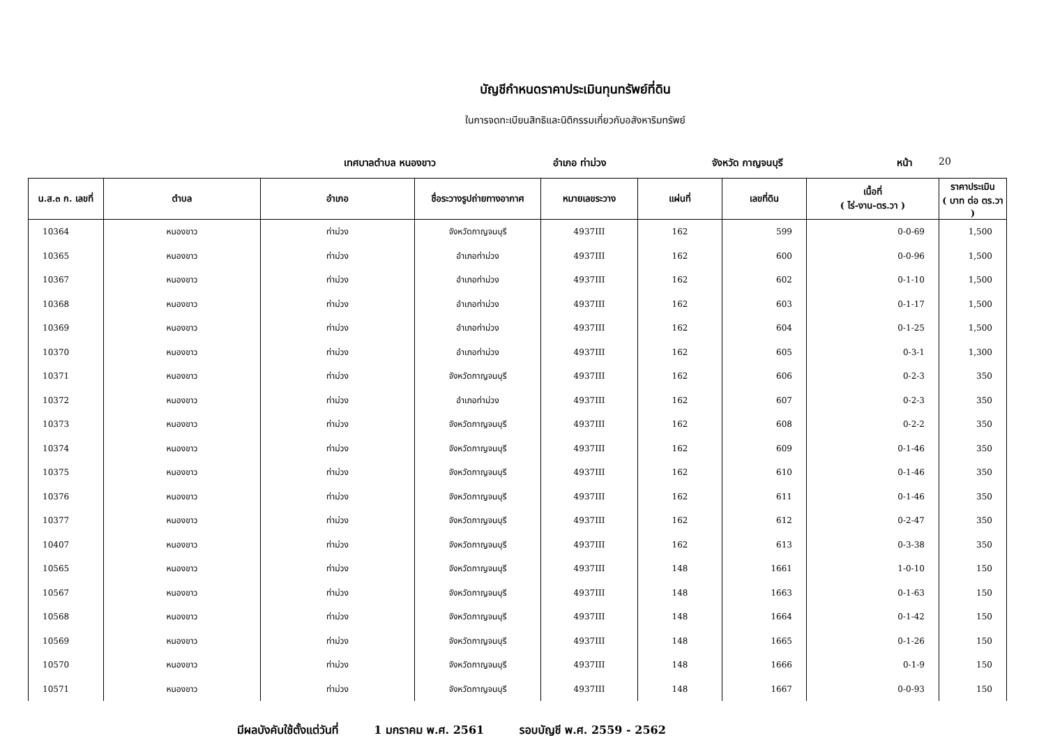บัญชีกำหนดราคาประเมินทุนทรัพย์ที่ดิน
ในการจดทะเบียนสิทธิและนิติกรรมเกี่ยวกับอสังหาริมทรัพย์
เทศบาลตำบล หนองขาว อำเภอ ท่าม่วง จังหวัด กาญจนบุรี หน้า 20
| น.ส.๓ ก. เลขที่ | ตำบล | อำเภอ | ชื่อระวางรูปถ่ายทางอากาศ | หมายเลขระวาง | แผ่นที่ | เลขที่ดิน | เนื้อที่ ( ไร่-งาน-ตร.วา ) | ราคาประเมิน ( บาท ต่อ ตร.วา ) |
| --- | --- | --- | --- | --- | --- | --- | --- | --- |
| 10364 | หนองขาว | ท่าม่วง | จังหวัดกาญจนบุรี | 4937III | 162 | 599 | 0-0-69 | 1,500 |
| 10365 | หนองขาว | ท่าม่วง | อำเภอท่าม่วง | 4937III | 162 | 600 | 0-0-96 | 1,500 |
| 10367 | หนองขาว | ท่าม่วง | อำเภอท่าม่วง | 4937III | 162 | 602 | 0-1-10 | 1,500 |
| 10368 | หนองขาว | ท่าม่วง | อำเภอท่าม่วง | 4937III | 162 | 603 | 0-1-17 | 1,500 |
| 10369 | หนองขาว | ท่าม่วง | อำเภอท่าม่วง | 4937III | 162 | 604 | 0-1-25 | 1,500 |
| 10370 | หนองขาว | ท่าม่วง | อำเภอท่าม่วง | 4937III | 162 | 605 | 0-3-1 | 1,300 |
| 10371 | หนองขาว | ท่าม่วง | จังหวัดกาญจนบุรี | 4937III | 162 | 606 | 0-2-3 | 350 |
| 10372 | หนองขาว | ท่าม่วง | อำเภอท่าม่วง | 4937III | 162 | 607 | 0-2-3 | 350 |
| 10373 | หนองขาว | ท่าม่วง | จังหวัดกาญจนบุรี | 4937III | 162 | 608 | 0-2-2 | 350 |
| 10374 | หนองขาว | ท่าม่วง | จังหวัดกาญจนบุรี | 4937III | 162 | 609 | 0-1-46 | 350 |
| 10375 | หนองขาว | ท่าม่วง | จังหวัดกาญจนบุรี | 4937III | 162 | 610 | 0-1-46 | 350 |
| 10376 | หนองขาว | ท่าม่วง | จังหวัดกาญจนบุรี | 4937III | 162 | 611 | 0-1-46 | 350 |
| 10377 | หนองขาว | ท่าม่วง | จังหวัดกาญจนบุรี | 4937III | 162 | 612 | 0-2-47 | 350 |
| 10407 | หนองขาว | ท่าม่วง | จังหวัดกาญจนบุรี | 4937III | 162 | 613 | 0-3-38 | 350 |
| 10565 | หนองขาว | ท่าม่วง | จังหวัดกาญจนบุรี | 4937III | 148 | 1661 | 1-0-10 | 150 |
| 10567 | หนองขาว | ท่าม่วง | จังหวัดกาญจนบุรี | 4937III | 148 | 1663 | 0-1-63 | 150 |
| 10568 | หนองขาว | ท่าม่วง | จังหวัดกาญจนบุรี | 4937III | 148 | 1664 | 0-1-42 | 150 |
| 10569 | หนองขาว | ท่าม่วง | จังหวัดกาญจนบุรี | 4937III | 148 | 1665 | 0-1-26 | 150 |
| 10570 | หนองขาว | ท่าม่วง | จังหวัดกาญจนบุรี | 4937III | 148 | 1666 | 0-1-9 | 150 |
| 10571 | หนองขาว | ท่าม่วง | จังหวัดกาญจนบุรี | 4937III | 148 | 1667 | 0-0-93 | 150 |
มีผลบังคับใช้ตั้งแต่วันที่ 1 มกราคม พ.ศ. 2561 รอบบัญชี พ.ศ. 2559 - 2562